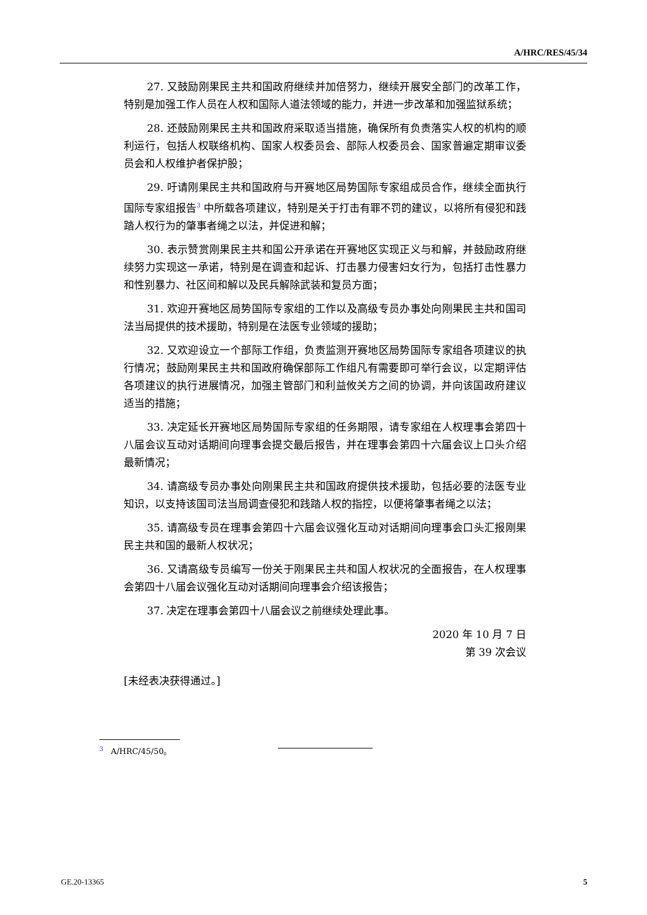A/HRC/RES/45/34
27. 又鼓励刚果民主共和国政府继续并加倍努力，继续开展安全部门的改革工作，特别是加强工作人员在人权和国际人道法领域的能力，并进一步改革和加强监狱系统；
28. 还鼓励刚果民主共和国政府采取适当措施，确保所有负责落实人权的机构的顺利运行，包括人权联络机构、国家人权委员会、部际人权委员会、国家普遍定期审议委员会和人权维护者保护股；
29. 吁请刚果民主共和国政府与开赛地区局势国际专家组成员合作，继续全面执行国际专家组报告<sup>3</sup> 中所载各项建议，特别是关于打击有罪不罚的建议，以将所有侵犯和践踏人权行为的肇事者绳之以法，并促进和解；
30. 表示赞赏刚果民主共和国公开承诺在开赛地区实现正义与和解，并鼓励政府继续努力实现这一承诺，特别是在调查和起诉、打击暴力侵害妇女行为，包括打击性暴力和性别暴力、社区间和解以及民兵解除武装和复员方面；
31. 欢迎开赛地区局势国际专家组的工作以及高级专员办事处向刚果民主共和国司法当局提供的技术援助，特别是在法医专业领域的援助；
32. 又欢迎设立一个部际工作组，负责监测开赛地区局势国际专家组各项建议的执行情况；鼓励刚果民主共和国政府确保部际工作组凡有需要即可举行会议，以定期评估各项建议的执行进展情况，加强主管部门和利益攸关方之间的协调，并向该国政府建议适当的措施；
33. 决定延长开赛地区局势国际专家组的任务期限，请专家组在人权理事会第四十八届会议互动对话期间向理事会提交最后报告，并在理事会第四十六届会议上口头介绍最新情况；
34. 请高级专员办事处向刚果民主共和国政府提供技术援助，包括必要的法医专业知识，以支持该国司法当局调查侵犯和践踏人权的指控，以便将肇事者绳之以法；
35. 请高级专员在理事会第四十六届会议强化互动对话期间向理事会口头汇报刚果民主共和国的最新人权状况；
36. 又请高级专员编写一份关于刚果民主共和国人权状况的全面报告，在人权理事会第四十八届会议强化互动对话期间向理事会介绍该报告；
37. 决定在理事会第四十八届会议之前继续处理此事。
2020 年 10 月 7 日
第 39 次会议
[未经表决获得通过。]
<sup>3</sup> A/HRC/45/50。
GE.20-13365 5